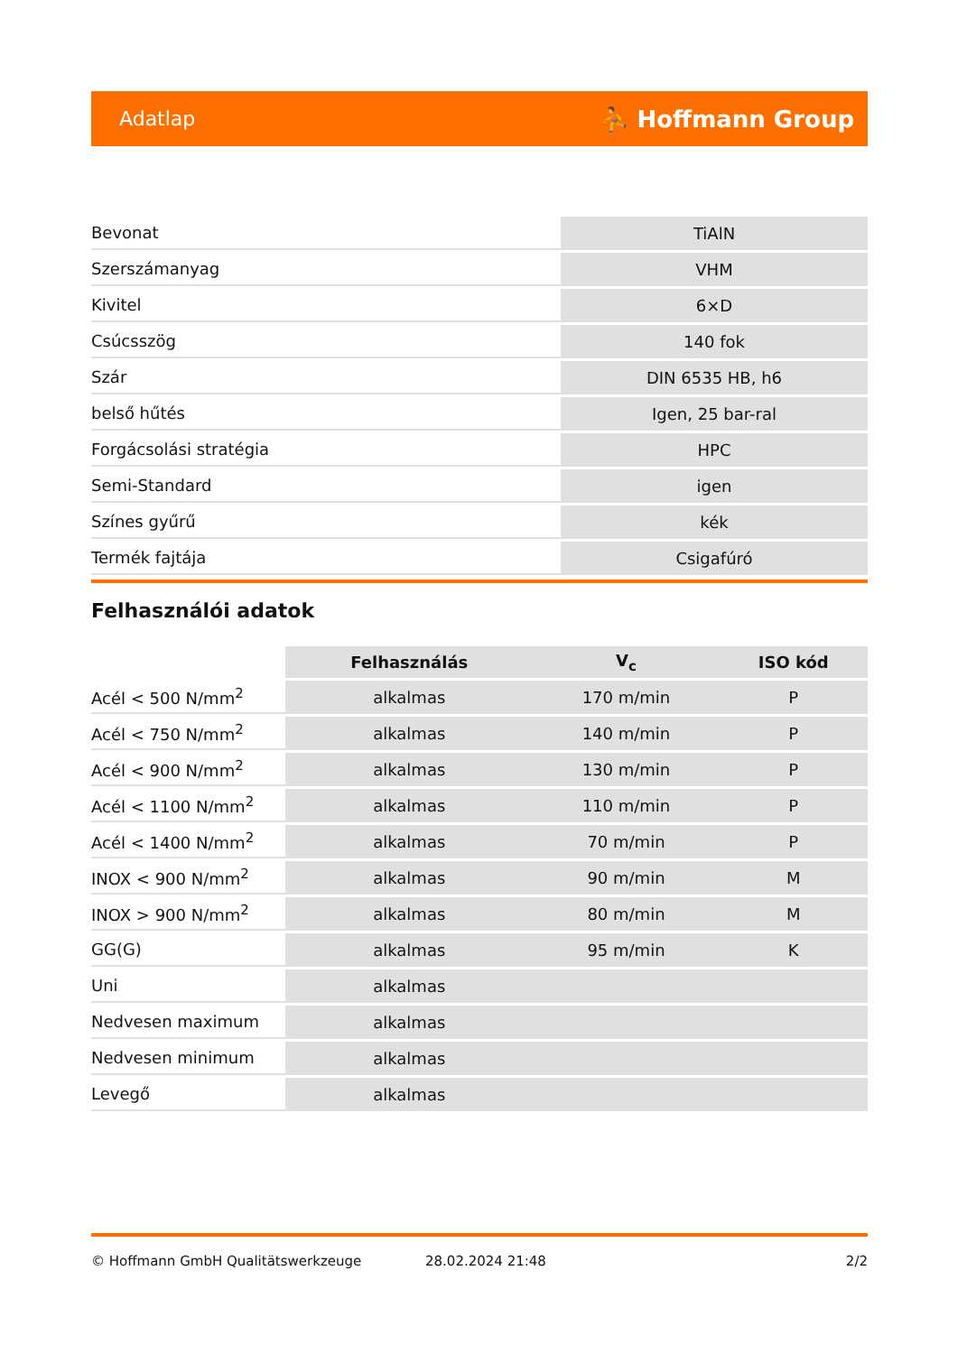Adatlap ⛹ Hoffmann Group
| Bevonat | TiAlN |
| Szerszámanyag | VHM |
| Kivitel | 6×D |
| Csúcsszög | 140 fok |
| Szár | DIN 6535 HB, h6 |
| belső hűtés | Igen, 25 bar-ral |
| Forgácsolási stratégia | HPC |
| Semi-Standard | igen |
| Színes gyűrű | kék |
| Termék fajtája | Csigafúró |
Felhasználói adatok
| | Felhasználás | V<sub>c</sub> | ISO kód |
| --- | --- | --- | --- |
| Acél < 500 N/mm<sup>2</sup> | alkalmas | 170 m/min | P |
| Acél < 750 N/mm<sup>2</sup> | alkalmas | 140 m/min | P |
| Acél < 900 N/mm<sup>2</sup> | alkalmas | 130 m/min | P |
| Acél < 1100 N/mm<sup>2</sup> | alkalmas | 110 m/min | P |
| Acél < 1400 N/mm<sup>2</sup> | alkalmas | 70 m/min | P |
| INOX < 900 N/mm<sup>2</sup> | alkalmas | 90 m/min | M |
| INOX > 900 N/mm<sup>2</sup> | alkalmas | 80 m/min | M |
| GG(G) | alkalmas | 95 m/min | K |
| Uni | alkalmas | | |
| Nedvesen maximum | alkalmas | | |
| Nedvesen minimum | alkalmas | | |
| Levegő | alkalmas | | |
© Hoffmann GmbH Qualitätswerkzeuge 28.02.2024 21:48 2/2